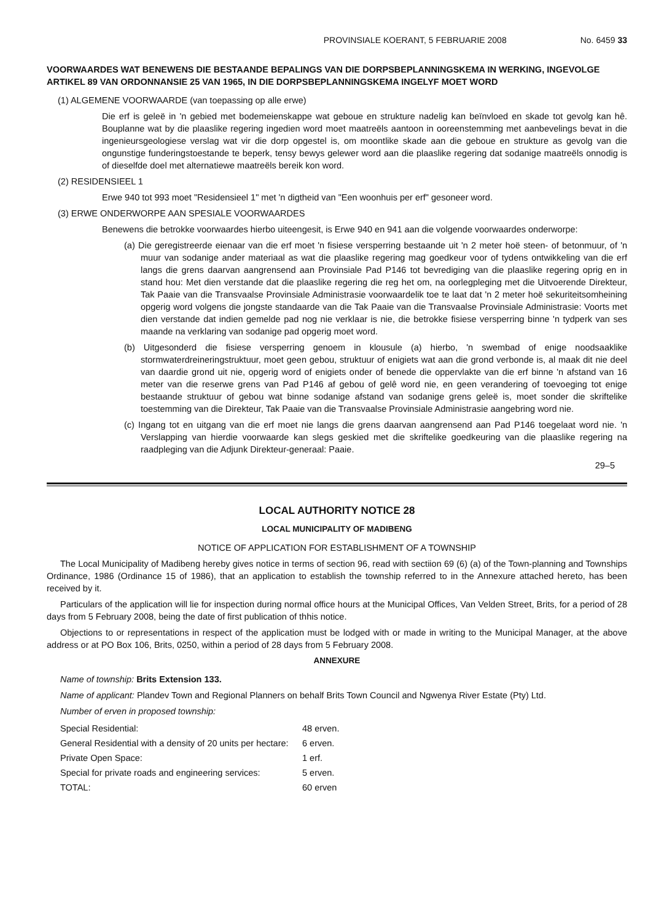PROVINSIALE KOERANT, 5 FEBRUARIE 2008 No. 6459 33
VOORWAARDES WAT BENEWENS DIE BESTAANDE BEPALINGS VAN DIE DORPSBEPLANNINGSKEMA IN WERKING, INGEVOLGE ARTIKEL 89 VAN ORDONNANSIE 25 VAN 1965, IN DIE DORPSBEPLANNINGSKEMA INGELYF MOET WORD
(1) ALGEMENE VOORWAARDE (van toepassing op alle erwe)
Die erf is geleë in 'n gebied met bodemeienskappe wat geboue en strukture nadelig kan beïnvloed en skade tot gevolg kan hê. Bouplanne wat by die plaaslike regering ingedien word moet maatreëls aantoon in ooreenstemming met aanbevelings bevat in die ingenieursgeologiese verslag wat vir die dorp opgestel is, om moontlike skade aan die geboue en strukture as gevolg van die ongunstige funderingstoestande te beperk, tensy bewys gelewer word aan die plaaslike regering dat sodanige maatreëls onnodig is of dieselfde doel met alternatiewe maatreëls bereik kon word.
(2) RESIDENSIEEL 1
Erwe 940 tot 993 moet "Residensieel 1" met 'n digtheid van "Een woonhuis per erf" gesoneer word.
(3) ERWE ONDERWORPE AAN SPESIALE VOORWAARDES
Benewens die betrokke voorwaardes hierbo uiteengesit, is Erwe 940 en 941 aan die volgende voorwaardes onderworpe:
(a) Die geregistreerde eienaar van die erf moet 'n fisiese versperring bestaande uit 'n 2 meter hoë steen- of betonmuur, of 'n muur van sodanige ander materiaal as wat die plaaslike regering mag goedkeur voor of tydens ontwikkeling van die erf langs die grens daarvan aangrensend aan Provinsiale Pad P146 tot bevrediging van die plaaslike regering oprig en in stand hou: Met dien verstande dat die plaaslike regering die reg het om, na oorlegpleging met die Uitvoerende Direkteur, Tak Paaie van die Transvaalse Provinsiale Administrasie voorwaardelik toe te laat dat 'n 2 meter hoë sekuriteitsomheining opgerig word volgens die jongste standaarde van die Tak Paaie van die Transvaalse Provinsiale Administrasie: Voorts met dien verstande dat indien gemelde pad nog nie verklaar is nie, die betrokke fisiese versperring binne 'n tydperk van ses maande na verklaring van sodanige pad opgerig moet word.
(b) Uitgesonderd die fisiese versperring genoem in klousule (a) hierbo, 'n swembad of enige noodsaaklike stormwaterdreineringstruktuur, moet geen gebou, struktuur of enigiets wat aan die grond verbonde is, al maak dit nie deel van daardie grond uit nie, opgerig word of enigiets onder of benede die oppervlakte van die erf binne 'n afstand van 16 meter van die reserwe grens van Pad P146 af gebou of gelê word nie, en geen verandering of toevoeging tot enige bestaande struktuur of gebou wat binne sodanige afstand van sodanige grens geleë is, moet sonder die skriftelike toestemming van die Direkteur, Tak Paaie van die Transvaalse Provinsiale Administrasie aangebring word nie.
(c) Ingang tot en uitgang van die erf moet nie langs die grens daarvan aangrensend aan Pad P146 toegelaat word nie. 'n Verslapping van hierdie voorwaarde kan slegs geskied met die skriftelike goedkeuring van die plaaslike regering na raadpleging van die Adjunk Direkteur-generaal: Paaie.
29–5
LOCAL AUTHORITY NOTICE 28
LOCAL MUNICIPALITY OF MADIBENG
NOTICE OF APPLICATION FOR ESTABLISHMENT OF A TOWNSHIP
The Local Municipality of Madibeng hereby gives notice in terms of section 96, read with sectiion 69 (6) (a) of the Town-planning and Townships Ordinance, 1986 (Ordinance 15 of 1986), that an application to establish the township referred to in the Annexure attached hereto, has been received by it.
Particulars of the application will lie for inspection during normal office hours at the Municipal Offices, Van Velden Street, Brits, for a period of 28 days from 5 February 2008, being the date of first publication of thhis notice.
Objections to or representations in respect of the application must be lodged with or made in writing to the Municipal Manager, at the above address or at PO Box 106, Brits, 0250, within a period of 28 days from 5 February 2008.
ANNEXURE
Name of township: Brits Extension 133.
Name of applicant: Plandev Town and Regional Planners on behalf Brits Town Council and Ngwenya River Estate (Pty) Ltd.
Number of erven in proposed township:
| Special Residential: | 48 erven. |
| General Residential with a density of 20 units per hectare: | 6 erven. |
| Private Open Space: | 1 erf. |
| Special for private roads and engineering services: | 5 erven. |
| TOTAL: | 60 erven |